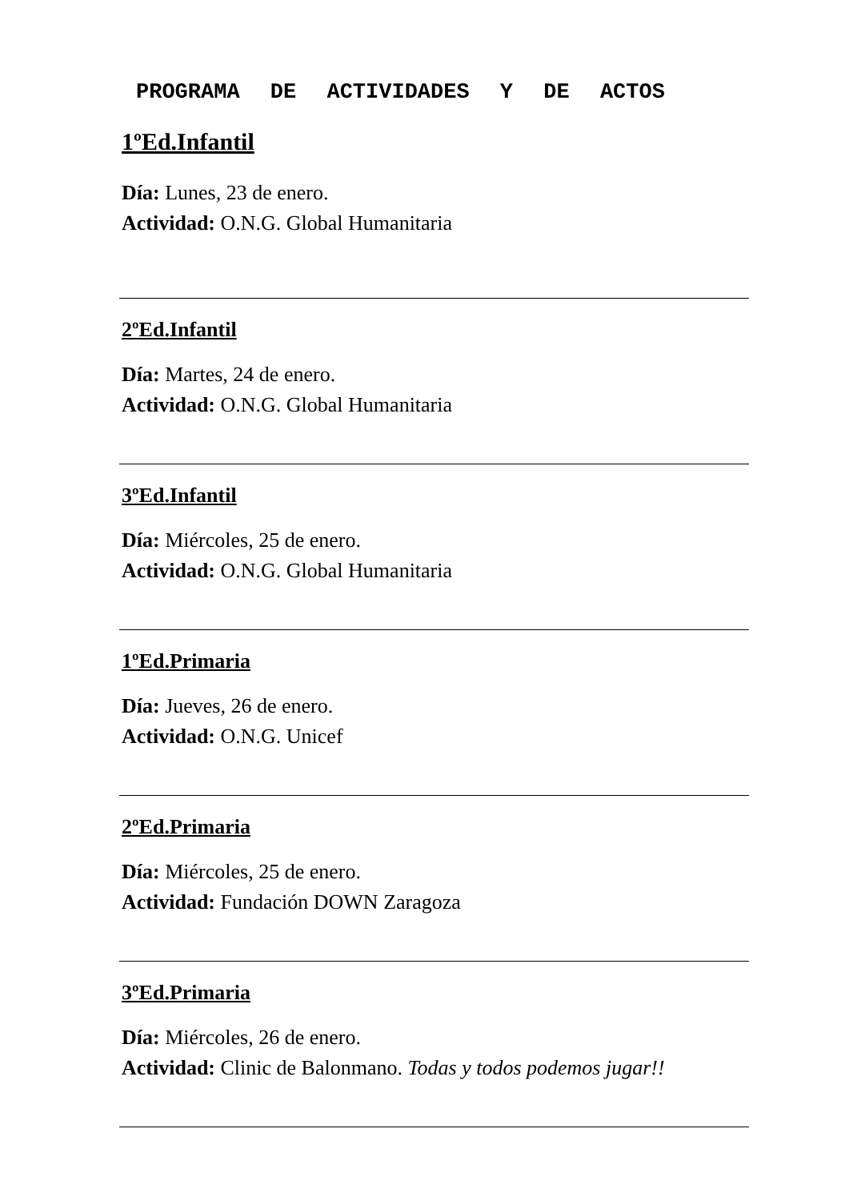PROGRAMA DE ACTIVIDADES Y DE ACTOS
1ºEd.Infantil
Día: Lunes, 23 de enero.
Actividad: O.N.G. Global Humanitaria
2ºEd.Infantil
Día: Martes, 24 de enero.
Actividad: O.N.G. Global Humanitaria
3ºEd.Infantil
Día: Miércoles, 25 de enero.
Actividad: O.N.G. Global Humanitaria
1ºEd.Primaria
Día: Jueves, 26 de enero.
Actividad: O.N.G. Unicef
2ºEd.Primaria
Día: Miércoles, 25 de enero.
Actividad: Fundación DOWN Zaragoza
3ºEd.Primaria
Día: Miércoles, 26 de enero.
Actividad: Clinic de Balonmano. Todas y todos podemos jugar!!